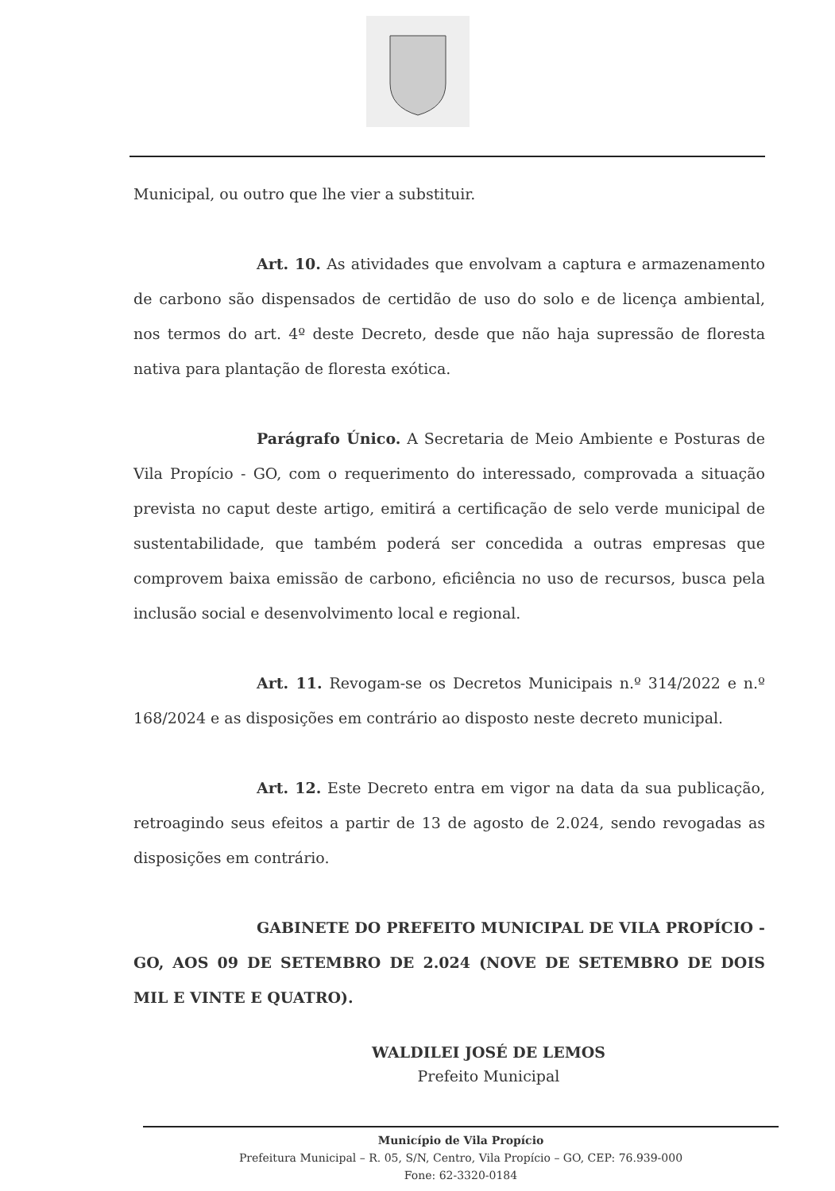Municipal, ou outro que lhe vier a substituir.
Art. 10. As atividades que envolvam a captura e armazenamento de carbono são dispensados de certidão de uso do solo e de licença ambiental, nos termos do art. 4º deste Decreto, desde que não haja supressão de floresta nativa para plantação de floresta exótica.
Parágrafo Único. A Secretaria de Meio Ambiente e Posturas de Vila Propício - GO, com o requerimento do interessado, comprovada a situação prevista no caput deste artigo, emitirá a certificação de selo verde municipal de sustentabilidade, que também poderá ser concedida a outras empresas que comprovem baixa emissão de carbono, eficiência no uso de recursos, busca pela inclusão social e desenvolvimento local e regional.
Art. 11. Revogam-se os Decretos Municipais n.º 314/2022 e n.º 168/2024 e as disposições em contrário ao disposto neste decreto municipal.
Art. 12. Este Decreto entra em vigor na data da sua publicação, retroagindo seus efeitos a partir de 13 de agosto de 2.024, sendo revogadas as disposições em contrário.
GABINETE DO PREFEITO MUNICIPAL DE VILA PROPÍCIO - GO, AOS 09 DE SETEMBRO DE 2.024 (NOVE DE SETEMBRO DE DOIS MIL E VINTE E QUATRO).
WALDILEI JOSÉ DE LEMOS
Prefeito Municipal
Município de Vila Propício
Prefeitura Municipal – R. 05, S/N, Centro, Vila Propício – GO, CEP: 76.939-000
Fone: 62-3320-0184